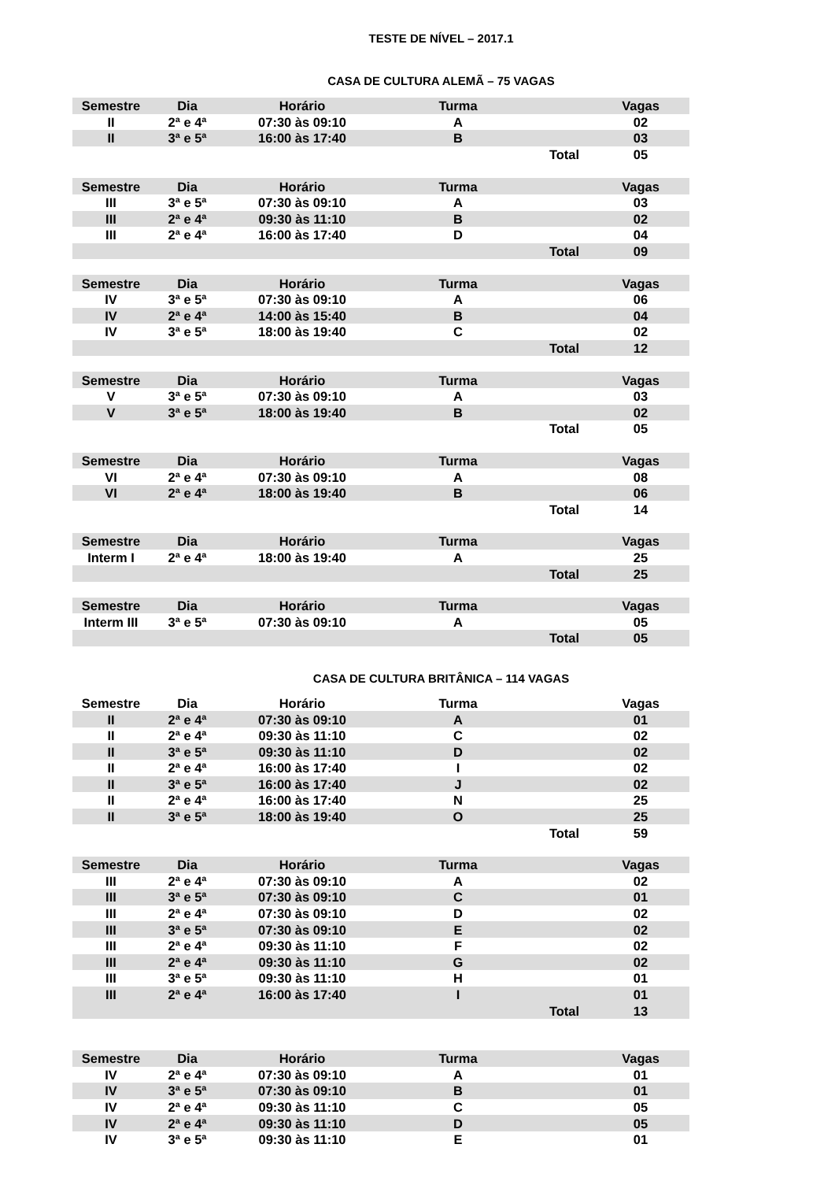TESTE DE NÍVEL – 2017.1
CASA DE CULTURA ALEMÃ – 75 VAGAS
| Semestre | Dia | Horário | Turma | | Vagas |
| --- | --- | --- | --- | --- | --- |
| II | 2ª e 4ª | 07:30 às 09:10 | A | | 02 |
| II | 3ª e 5ª | 16:00 às 17:40 | B | | 03 |
| | | | | Total | 05 |
| Semestre | Dia | Horário | Turma | | Vagas |
| --- | --- | --- | --- | --- | --- |
| III | 3ª e 5ª | 07:30 às 09:10 | A | | 03 |
| III | 2ª e 4ª | 09:30 às 11:10 | B | | 02 |
| III | 2ª e 4ª | 16:00 às 17:40 | D | | 04 |
| | | | | Total | 09 |
| Semestre | Dia | Horário | Turma | | Vagas |
| --- | --- | --- | --- | --- | --- |
| IV | 3ª e 5ª | 07:30 às 09:10 | A | | 06 |
| IV | 2ª e 4ª | 14:00 às 15:40 | B | | 04 |
| IV | 3ª e 5ª | 18:00 às 19:40 | C | | 02 |
| | | | | Total | 12 |
| Semestre | Dia | Horário | Turma | | Vagas |
| --- | --- | --- | --- | --- | --- |
| V | 3ª e 5ª | 07:30 às 09:10 | A | | 03 |
| V | 3ª e 5ª | 18:00 às 19:40 | B | | 02 |
| | | | | Total | 05 |
| Semestre | Dia | Horário | Turma | | Vagas |
| --- | --- | --- | --- | --- | --- |
| VI | 2ª e 4ª | 07:30 às 09:10 | A | | 08 |
| VI | 2ª e 4ª | 18:00 às 19:40 | B | | 06 |
| | | | | Total | 14 |
| Semestre | Dia | Horário | Turma | | Vagas |
| --- | --- | --- | --- | --- | --- |
| Interm I | 2ª e 4ª | 18:00 às 19:40 | A | | 25 |
| | | | | Total | 25 |
| Semestre | Dia | Horário | Turma | | Vagas |
| --- | --- | --- | --- | --- | --- |
| Interm III | 3ª e 5ª | 07:30 às 09:10 | A | | 05 |
| | | | | Total | 05 |
CASA DE CULTURA BRITÂNICA – 114 VAGAS
| Semestre | Dia | Horário | Turma | | Vagas |
| --- | --- | --- | --- | --- | --- |
| II | 2ª e 4ª | 07:30 às 09:10 | A | | 01 |
| II | 2ª e 4ª | 09:30 às 11:10 | C | | 02 |
| II | 3ª e 5ª | 09:30 às 11:10 | D | | 02 |
| II | 2ª e 4ª | 16:00 às 17:40 | I | | 02 |
| II | 3ª e 5ª | 16:00 às 17:40 | J | | 02 |
| II | 2ª e 4ª | 16:00 às 17:40 | N | | 25 |
| II | 3ª e 5ª | 18:00 às 19:40 | O | | 25 |
| | | | | Total | 59 |
| Semestre | Dia | Horário | Turma | | Vagas |
| --- | --- | --- | --- | --- | --- |
| III | 2ª e 4ª | 07:30 às 09:10 | A | | 02 |
| III | 3ª e 5ª | 07:30 às 09:10 | C | | 01 |
| III | 2ª e 4ª | 07:30 às 09:10 | D | | 02 |
| III | 3ª e 5ª | 07:30 às 09:10 | E | | 02 |
| III | 2ª e 4ª | 09:30 às 11:10 | F | | 02 |
| III | 2ª e 4ª | 09:30 às 11:10 | G | | 02 |
| III | 3ª e 5ª | 09:30 às 11:10 | H | | 01 |
| III | 2ª e 4ª | 16:00 às 17:40 | I | | 01 |
| | | | | Total | 13 |
| Semestre | Dia | Horário | Turma | | Vagas |
| --- | --- | --- | --- | --- | --- |
| IV | 2ª e 4ª | 07:30 às 09:10 | A | | 01 |
| IV | 3ª e 5ª | 07:30 às 09:10 | B | | 01 |
| IV | 2ª e 4ª | 09:30 às 11:10 | C | | 05 |
| IV | 2ª e 4ª | 09:30 às 11:10 | D | | 05 |
| IV | 3ª e 5ª | 09:30 às 11:10 | E | | 01 |